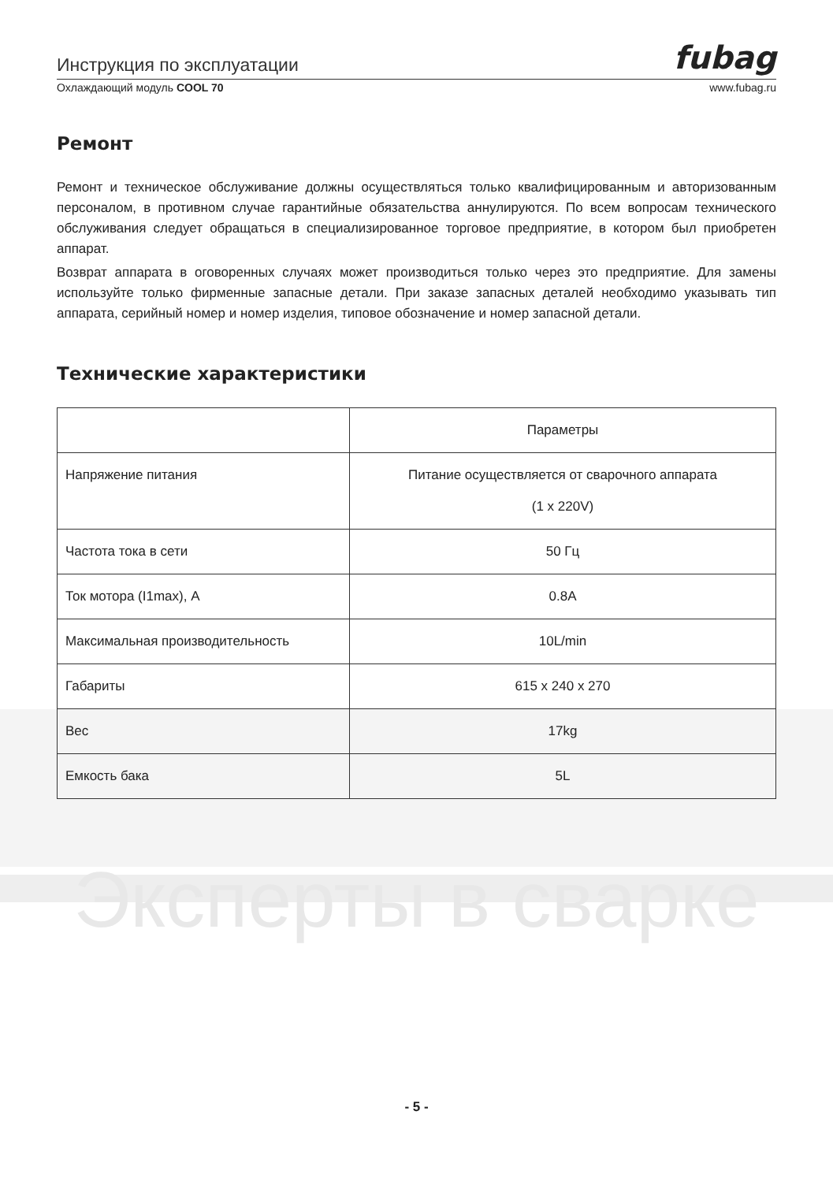Инструкция по эксплуатации fubag
Охлаждающий модуль COOL 70 www.fubag.ru
Ремонт
Ремонт и техническое обслуживание должны осуществляться только квалифицированным и авторизованным персоналом, в противном случае гарантийные обязательства аннулируются. По всем вопросам технического обслуживания следует обращаться в специализированное торговое предприятие, в котором был приобретен аппарат.
Возврат аппарата в оговоренных случаях может производиться только через это предприятие. Для замены используйте только фирменные запасные детали. При заказе запасных деталей необходимо указывать тип аппарата, серийный номер и номер изделия, типовое обозначение и номер запасной детали.
Технические характеристики
| | Параметры |
| --- | --- |
| Напряжение питания | Питание осуществляется от сварочного аппарата (1 x 220V) |
| Частота тока в сети | 50 Гц |
| Ток мотора (I1max), A | 0.8A |
| Максимальная производительность | 10L/min |
| Габариты | 615 x 240 x 270 |
| Вес | 17kg |
| Емкость бака | 5L |
Эксперты в сварке
- 5 -